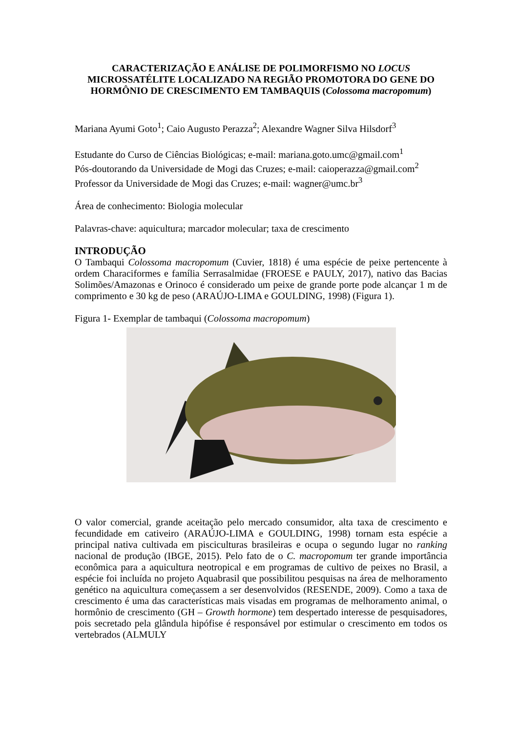CARACTERIZAÇÃO E ANÁLISE DE POLIMORFISMO NO LOCUS MICROSSATÉLITE LOCALIZADO NA REGIÃO PROMOTORA DO GENE DO HORMÔNIO DE CRESCIMENTO EM TAMBAQUIS (Colossoma macropomum)
Mariana Ayumi Goto<sup>1</sup>; Caio Augusto Perazza<sup>2</sup>; Alexandre Wagner Silva Hilsdorf<sup>3</sup>
Estudante do Curso de Ciências Biológicas; e-mail: mariana.goto.umc@gmail.com<sup>1</sup>
Pós-doutorando da Universidade de Mogi das Cruzes; e-mail: caioperazza@gmail.com<sup>2</sup>
Professor da Universidade de Mogi das Cruzes; e-mail: wagner@umc.br<sup>3</sup>
Área de conhecimento: Biologia molecular
Palavras-chave: aquicultura; marcador molecular; taxa de crescimento
INTRODUÇÃO
O Tambaqui Colossoma macropomum (Cuvier, 1818) é uma espécie de peixe pertencente à ordem Characiformes e família Serrasalmidae (FROESE e PAULY, 2017), nativo das Bacias Solimões/Amazonas e Orinoco é considerado um peixe de grande porte pode alcançar 1 m de comprimento e 30 kg de peso (ARAÚJO-LIMA e GOULDING, 1998) (Figura 1).
Figura 1- Exemplar de tambaqui (Colossoma macropomum)
O valor comercial, grande aceitação pelo mercado consumidor, alta taxa de crescimento e fecundidade em cativeiro (ARAÚJO-LIMA e GOULDING, 1998) tornam esta espécie a principal nativa cultivada em pisciculturas brasileiras e ocupa o segundo lugar no ranking nacional de produção (IBGE, 2015). Pelo fato de o C. macropomum ter grande importância econômica para a aquicultura neotropical e em programas de cultivo de peixes no Brasil, a espécie foi incluída no projeto Aquabrasil que possibilitou pesquisas na área de melhoramento genético na aquicultura começassem a ser desenvolvidos (RESENDE, 2009). Como a taxa de crescimento é uma das características mais visadas em programas de melhoramento animal, o hormônio de crescimento (GH – Growth hormone) tem despertado interesse de pesquisadores, pois secretado pela glândula hipófise é responsável por estimular o crescimento em todos os vertebrados (ALMULY